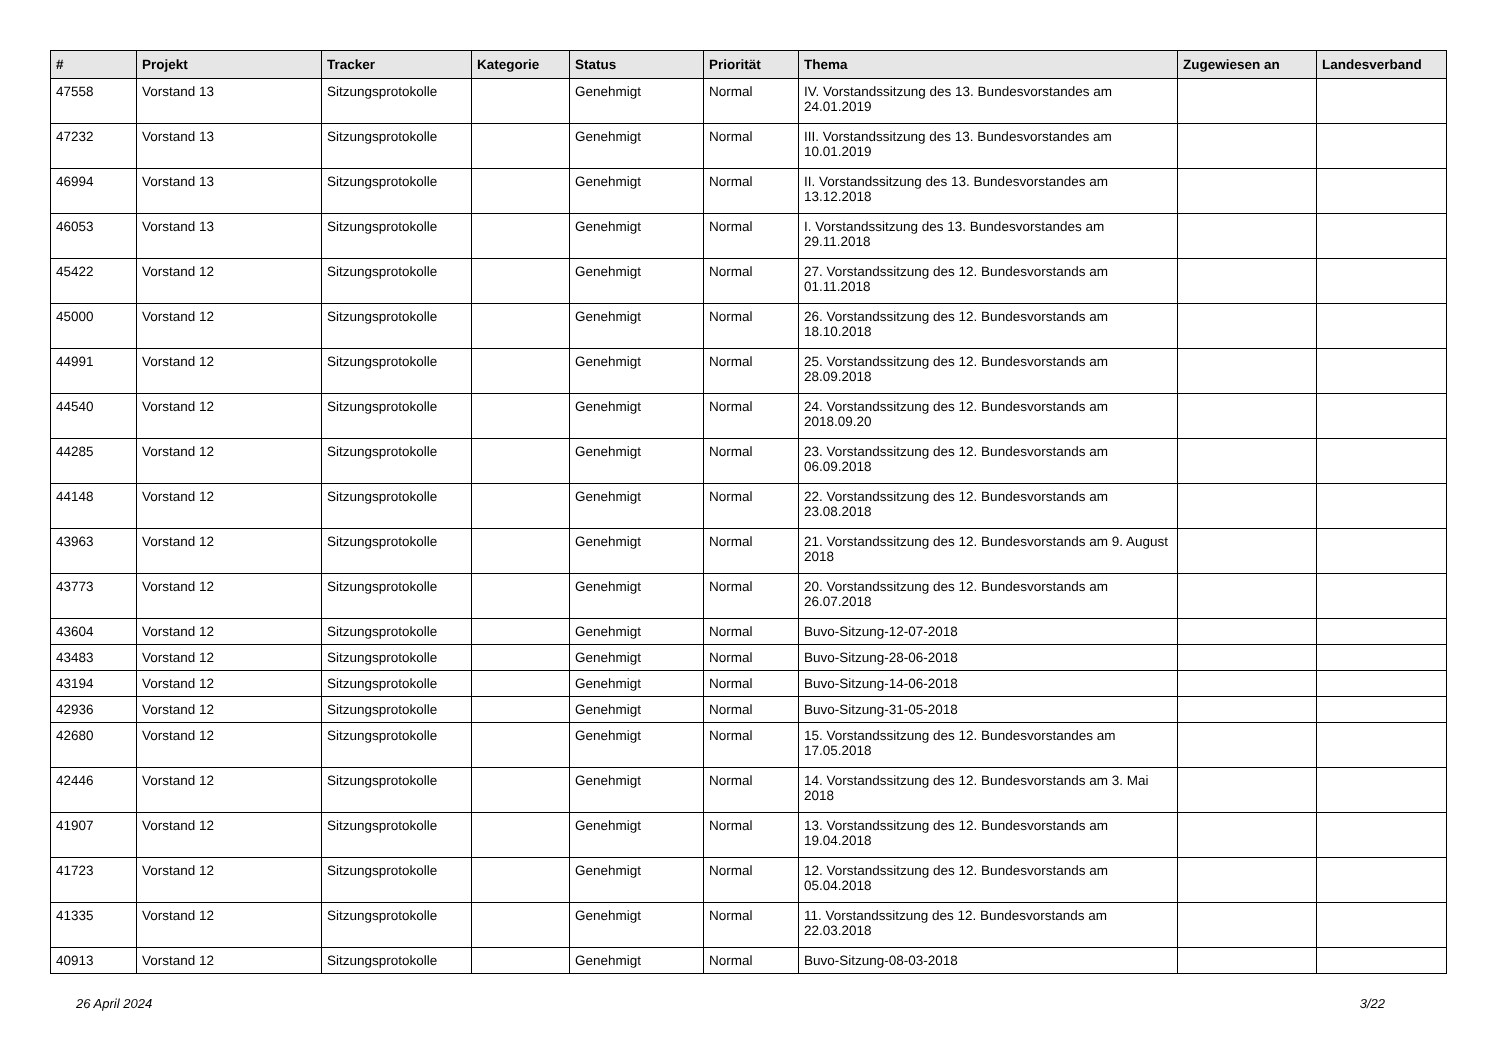| # | Projekt | Tracker | Kategorie | Status | Priorität | Thema | Zugewiesen an | Landesverband |
| --- | --- | --- | --- | --- | --- | --- | --- | --- |
| 47558 | Vorstand 13 | Sitzungsprotokolle | | Genehmigt | Normal | IV. Vorstandssitzung des 13. Bundesvorstandes am 24.01.2019 | | |
| 47232 | Vorstand 13 | Sitzungsprotokolle | | Genehmigt | Normal | III. Vorstandssitzung des 13. Bundesvorstandes am 10.01.2019 | | |
| 46994 | Vorstand 13 | Sitzungsprotokolle | | Genehmigt | Normal | II. Vorstandssitzung des 13. Bundesvorstandes am 13.12.2018 | | |
| 46053 | Vorstand 13 | Sitzungsprotokolle | | Genehmigt | Normal | I. Vorstandssitzung des 13. Bundesvorstandes am 29.11.2018 | | |
| 45422 | Vorstand 12 | Sitzungsprotokolle | | Genehmigt | Normal | 27. Vorstandssitzung des 12. Bundesvorstands am 01.11.2018 | | |
| 45000 | Vorstand 12 | Sitzungsprotokolle | | Genehmigt | Normal | 26. Vorstandssitzung des 12. Bundesvorstands am 18.10.2018 | | |
| 44991 | Vorstand 12 | Sitzungsprotokolle | | Genehmigt | Normal | 25. Vorstandssitzung des 12. Bundesvorstands am 28.09.2018 | | |
| 44540 | Vorstand 12 | Sitzungsprotokolle | | Genehmigt | Normal | 24. Vorstandssitzung des 12. Bundesvorstands am 2018.09.20 | | |
| 44285 | Vorstand 12 | Sitzungsprotokolle | | Genehmigt | Normal | 23. Vorstandssitzung des 12. Bundesvorstands am 06.09.2018 | | |
| 44148 | Vorstand 12 | Sitzungsprotokolle | | Genehmigt | Normal | 22. Vorstandssitzung des 12. Bundesvorstands am 23.08.2018 | | |
| 43963 | Vorstand 12 | Sitzungsprotokolle | | Genehmigt | Normal | 21. Vorstandssitzung des 12. Bundesvorstands am 9. August 2018 | | |
| 43773 | Vorstand 12 | Sitzungsprotokolle | | Genehmigt | Normal | 20. Vorstandssitzung des 12. Bundesvorstands am 26.07.2018 | | |
| 43604 | Vorstand 12 | Sitzungsprotokolle | | Genehmigt | Normal | Buvo-Sitzung-12-07-2018 | | |
| 43483 | Vorstand 12 | Sitzungsprotokolle | | Genehmigt | Normal | Buvo-Sitzung-28-06-2018 | | |
| 43194 | Vorstand 12 | Sitzungsprotokolle | | Genehmigt | Normal | Buvo-Sitzung-14-06-2018 | | |
| 42936 | Vorstand 12 | Sitzungsprotokolle | | Genehmigt | Normal | Buvo-Sitzung-31-05-2018 | | |
| 42680 | Vorstand 12 | Sitzungsprotokolle | | Genehmigt | Normal | 15. Vorstandssitzung des 12. Bundesvorstandes am 17.05.2018 | | |
| 42446 | Vorstand 12 | Sitzungsprotokolle | | Genehmigt | Normal | 14. Vorstandssitzung des 12. Bundesvorstands am 3. Mai 2018 | | |
| 41907 | Vorstand 12 | Sitzungsprotokolle | | Genehmigt | Normal | 13. Vorstandssitzung des 12. Bundesvorstands am 19.04.2018 | | |
| 41723 | Vorstand 12 | Sitzungsprotokolle | | Genehmigt | Normal | 12. Vorstandssitzung des 12. Bundesvorstands am 05.04.2018 | | |
| 41335 | Vorstand 12 | Sitzungsprotokolle | | Genehmigt | Normal | 11. Vorstandssitzung des 12. Bundesvorstands am 22.03.2018 | | |
| 40913 | Vorstand 12 | Sitzungsprotokolle | | Genehmigt | Normal | Buvo-Sitzung-08-03-2018 | | |
26 April 2024 3/22